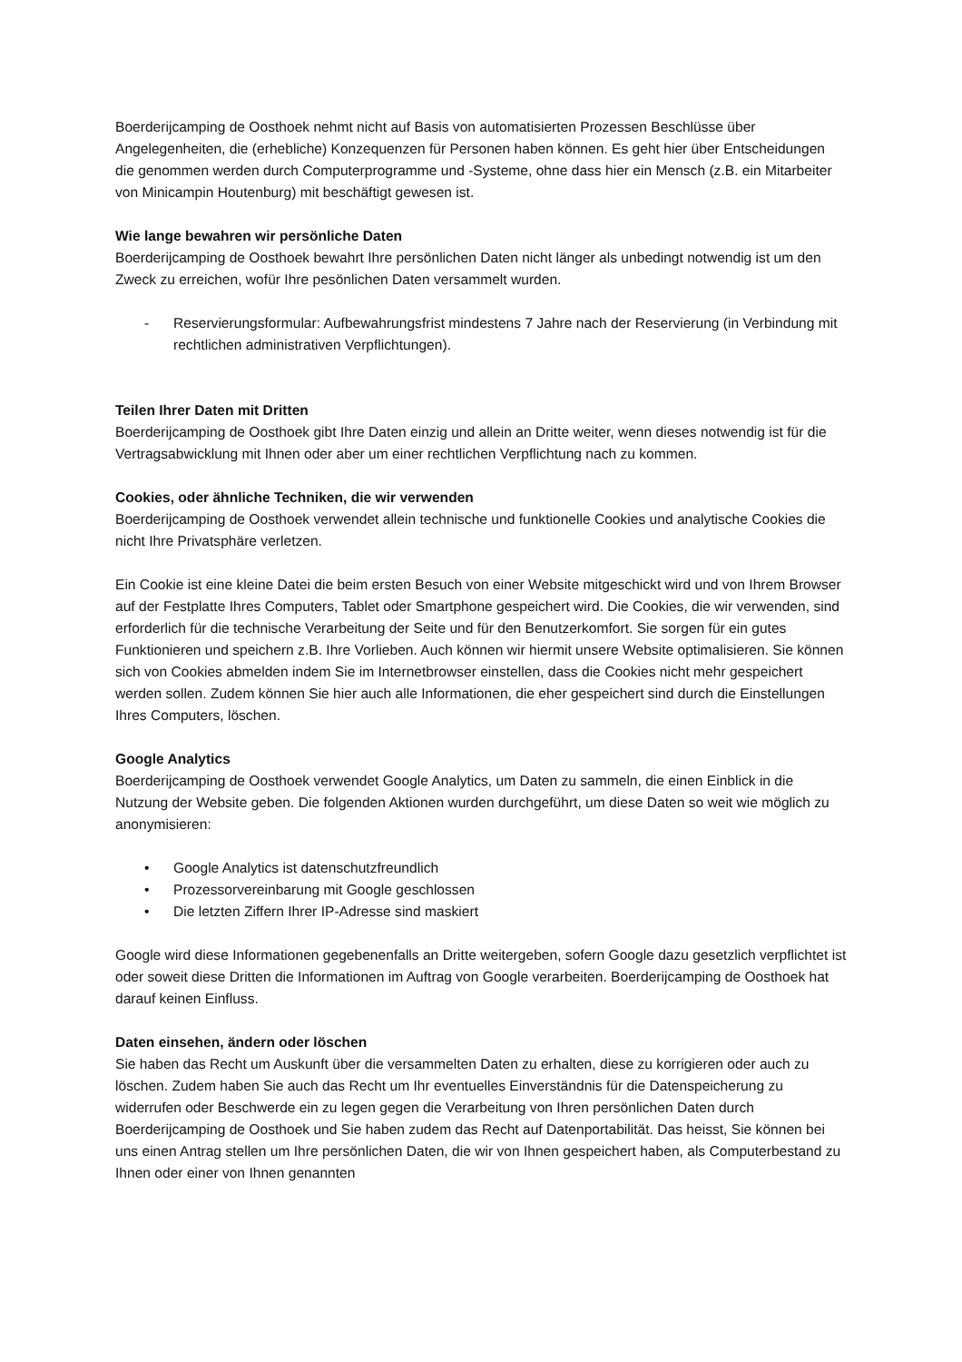Boerderijcamping de Oosthoek nehmt nicht auf Basis von automatisierten Prozessen Beschlüsse über Angelegenheiten, die (erhebliche) Konzequenzen für Personen haben können. Es geht hier über Entscheidungen die genommen werden durch Computerprogramme und -Systeme, ohne dass hier ein Mensch (z.B. ein Mitarbeiter von Minicampin Houtenburg) mit beschäftigt gewesen ist.
Wie lange bewahren wir persönliche Daten
Boerderijcamping de Oosthoek bewahrt Ihre persönlichen Daten nicht länger als unbedingt notwendig ist um den Zweck zu erreichen, wofür Ihre pesönlichen Daten versammelt wurden.
- Reservierungsformular: Aufbewahrungsfrist mindestens 7 Jahre nach der Reservierung (in Verbindung mit rechtlichen administrativen Verpflichtungen).
Teilen Ihrer Daten mit Dritten
Boerderijcamping de Oosthoek gibt Ihre Daten einzig und allein an Dritte weiter, wenn dieses notwendig ist für die Vertragsabwicklung mit Ihnen oder aber um einer rechtlichen Verpflichtung nach zu kommen.
Cookies, oder ähnliche Techniken, die wir verwenden
Boerderijcamping de Oosthoek verwendet allein technische und funktionelle Cookies und analytische Cookies die nicht Ihre Privatsphäre verletzen.
Ein Cookie ist eine kleine Datei die beim ersten Besuch von einer Website mitgeschickt wird und von Ihrem Browser auf der Festplatte Ihres Computers, Tablet oder Smartphone gespeichert wird. Die Cookies, die wir verwenden, sind erforderlich für die technische Verarbeitung der Seite und für den Benutzerkomfort. Sie sorgen für ein gutes Funktionieren und speichern z.B. Ihre Vorlieben. Auch können wir hiermit unsere Website optimalisieren. Sie können sich von Cookies abmelden indem Sie im Internetbrowser einstellen, dass die Cookies nicht mehr gespeichert werden sollen. Zudem können Sie hier auch alle Informationen, die eher gespeichert sind durch die Einstellungen Ihres Computers, löschen.
Google Analytics
Boerderijcamping de Oosthoek verwendet Google Analytics, um Daten zu sammeln, die einen Einblick in die Nutzung der Website geben. Die folgenden Aktionen wurden durchgeführt, um diese Daten so weit wie möglich zu anonymisieren:
• Google Analytics ist datenschutzfreundlich
• Prozessorvereinbarung mit Google geschlossen
• Die letzten Ziffern Ihrer IP-Adresse sind maskiert
Google wird diese Informationen gegebenenfalls an Dritte weitergeben, sofern Google dazu gesetzlich verpflichtet ist oder soweit diese Dritten die Informationen im Auftrag von Google verarbeiten. Boerderijcamping de Oosthoek hat darauf keinen Einfluss.
Daten einsehen, ändern oder löschen
Sie haben das Recht um Auskunft über die versammelten Daten zu erhalten, diese zu korrigieren oder auch zu löschen. Zudem haben Sie auch das Recht um Ihr eventuelles Einverständnis für die Datenspeicherung zu widerrufen oder Beschwerde ein zu legen gegen die Verarbeitung von Ihren persönlichen Daten durch Boerderijcamping de Oosthoek und Sie haben zudem das Recht auf Datenportabilität. Das heisst, Sie können bei uns einen Antrag stellen um Ihre persönlichen Daten, die wir von Ihnen gespeichert haben, als Computerbestand zu Ihnen oder einer von Ihnen genannten